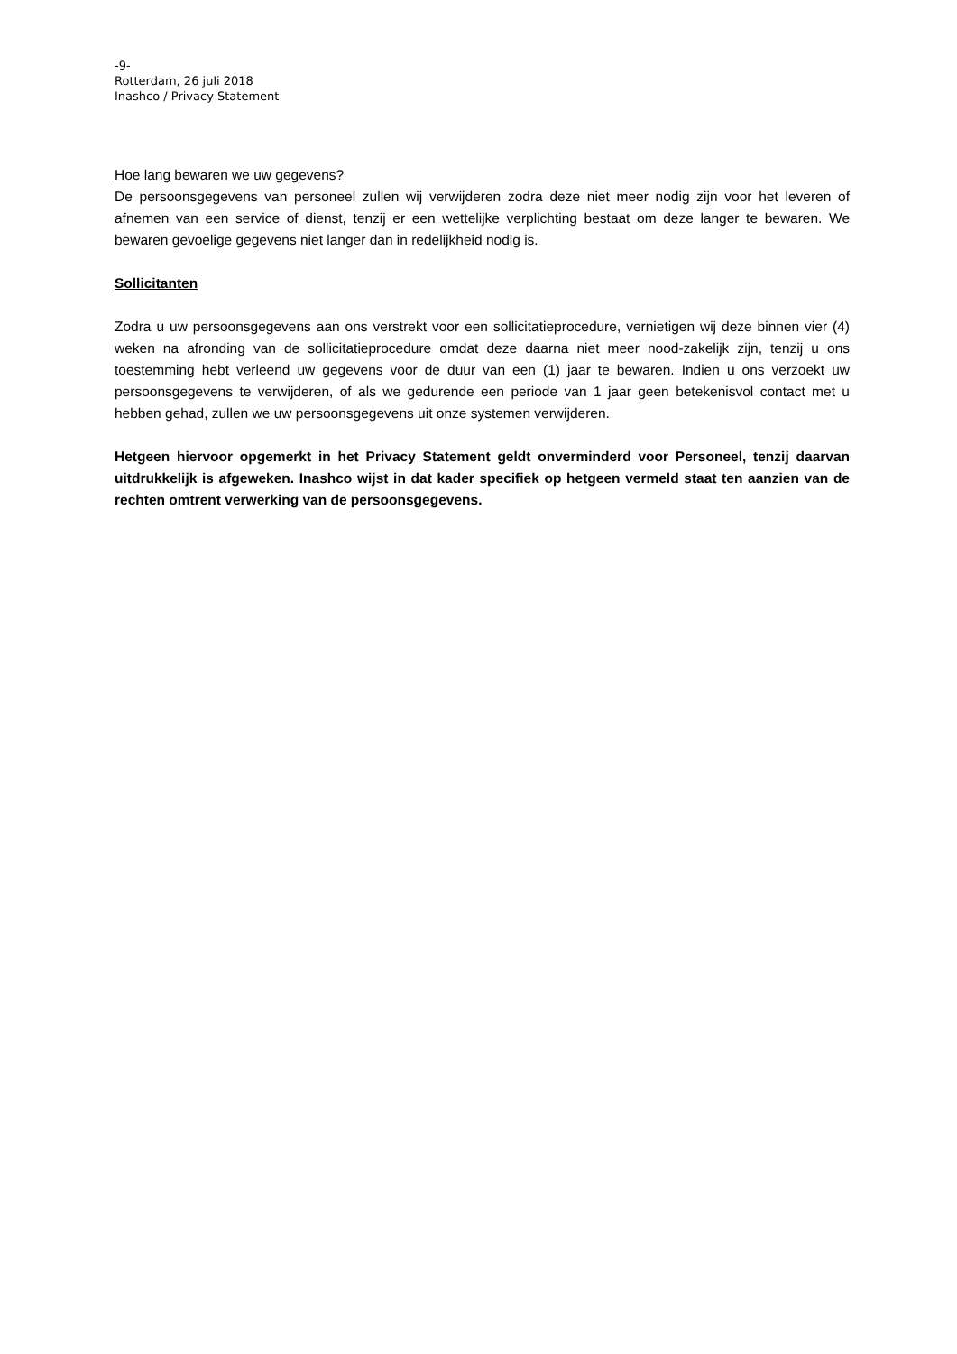-9-
Rotterdam, 26 juli 2018
Inashco / Privacy Statement
Hoe lang bewaren we uw gegevens?
De persoonsgegevens van personeel zullen wij verwijderen zodra deze niet meer nodig zijn voor het leveren of afnemen van een service of dienst, tenzij er een wettelijke verplichting bestaat om deze langer te bewaren. We bewaren gevoelige gegevens niet langer dan in redelijkheid nodig is.
Sollicitanten
Zodra u uw persoonsgegevens aan ons verstrekt voor een sollicitatieprocedure, vernietigen wij deze binnen vier (4) weken na afronding van de sollicitatieprocedure omdat deze daarna niet meer nood-zakelijk zijn, tenzij u ons toestemming hebt verleend uw gegevens voor de duur van een (1) jaar te bewaren. Indien u ons verzoekt uw persoonsgegevens te verwijderen, of als we gedurende een periode van 1 jaar geen betekenisvol contact met u hebben gehad, zullen we uw persoonsgegevens uit onze systemen verwijderen.
Hetgeen hiervoor opgemerkt in het Privacy Statement geldt onverminderd voor Personeel, tenzij daarvan uitdrukkelijk is afgeweken. Inashco wijst in dat kader specifiek op hetgeen vermeld staat ten aanzien van de rechten omtrent verwerking van de persoonsgegevens.